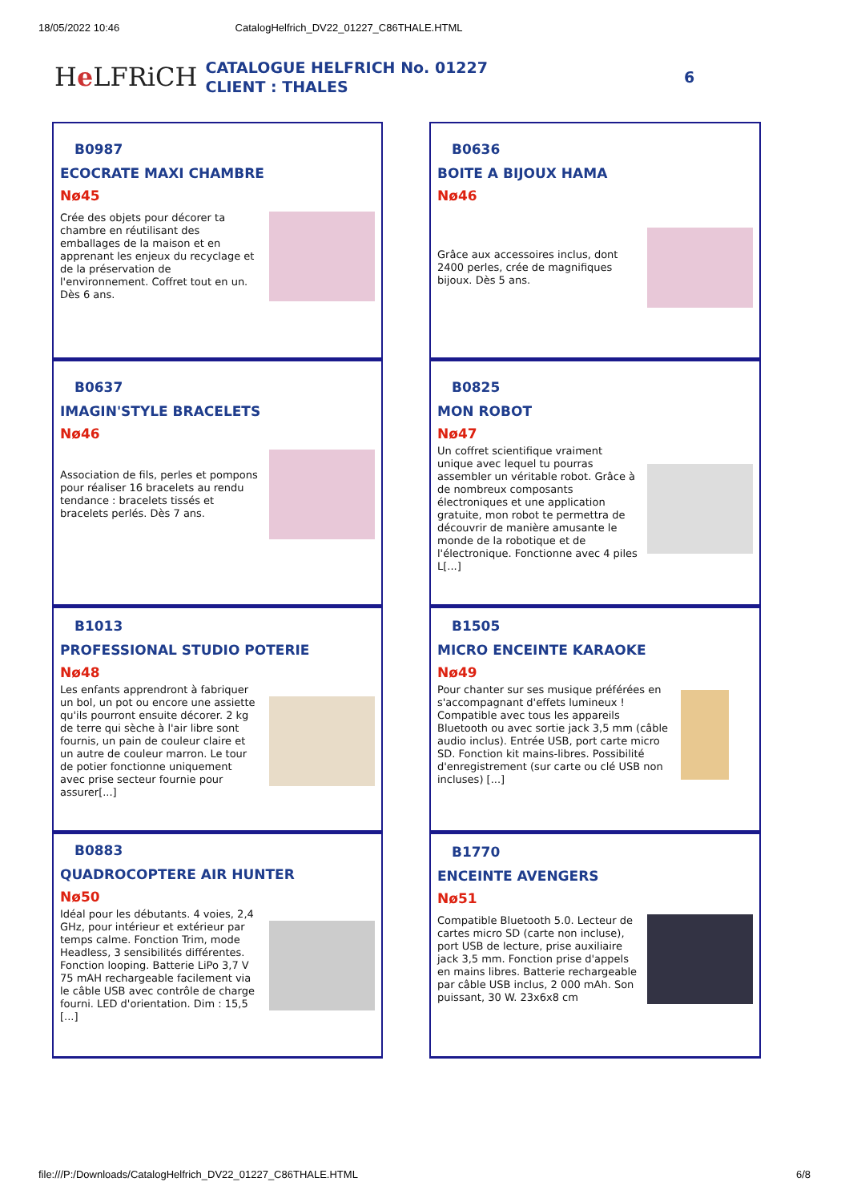18/05/2022 10:46 CatalogHelfrich_DV22_01227_C86THALE.HTML
He LFRiCH
CATALOGUE HELFRICH No. 01227
CLIENT : THALES
6
B0987
ECOCRATE MAXI CHAMBRE
Nø45
Crée des objets pour décorer ta chambre en réutilisant des emballages de la maison et en apprenant les enjeux du recyclage et de la préservation de l'environnement. Coffret tout en un. Dès 6 ans.
B0636
BOITE A BIJOUX HAMA
Nø46
Grâce aux accessoires inclus, dont 2400 perles, crée de magnifiques bijoux. Dès 5 ans.
B0637
IMAGIN'STYLE BRACELETS
Nø46
Association de fils, perles et pompons pour réaliser 16 bracelets au rendu tendance : bracelets tissés et bracelets perlés. Dès 7 ans.
B0825
MON ROBOT
Nø47
Un coffret scientifique vraiment unique avec lequel tu pourras assembler un véritable robot. Grâce à de nombreux composants électroniques et une application gratuite, mon robot te permettra de découvrir de manière amusante le monde de la robotique et de l'électronique. Fonctionne avec 4 piles L[...]
B1013
PROFESSIONAL STUDIO POTERIE
Nø48
Les enfants apprendront à fabriquer un bol, un pot ou encore une assiette qu'ils pourront ensuite décorer. 2 kg de terre qui sèche à l'air libre sont fournis, un pain de couleur claire et un autre de couleur marron. Le tour de potier fonctionne uniquement avec prise secteur fournie pour assurer[...]
B1505
MICRO ENCEINTE KARAOKE
Nø49
Pour chanter sur ses musique préférées en s'accompagnant d'effets lumineux ! Compatible avec tous les appareils Bluetooth ou avec sortie jack 3,5 mm (câble audio inclus). Entrée USB, port carte micro SD. Fonction kit mains-libres. Possibilité d'enregistrement (sur carte ou clé USB non incluses) [...]
B0883
QUADROCOPTERE AIR HUNTER
Nø50
Idéal pour les débutants. 4 voies, 2,4 GHz, pour intérieur et extérieur par temps calme. Fonction Trim, mode Headless, 3 sensibilités différentes. Fonction looping. Batterie LiPo 3,7 V 75 mAH rechargeable facilement via le câble USB avec contrôle de charge fourni. LED d'orientation. Dim : 15,5 [...]
B1770
ENCEINTE AVENGERS
Nø51
Compatible Bluetooth 5.0. Lecteur de cartes micro SD (carte non incluse), port USB de lecture, prise auxiliaire jack 3,5 mm. Fonction prise d'appels en mains libres. Batterie rechargeable par câble USB inclus, 2 000 mAh. Son puissant, 30 W. 23x6x8 cm
file:///P:/Downloads/CatalogHelfrich_DV22_01227_C86THALE.HTML 6/8